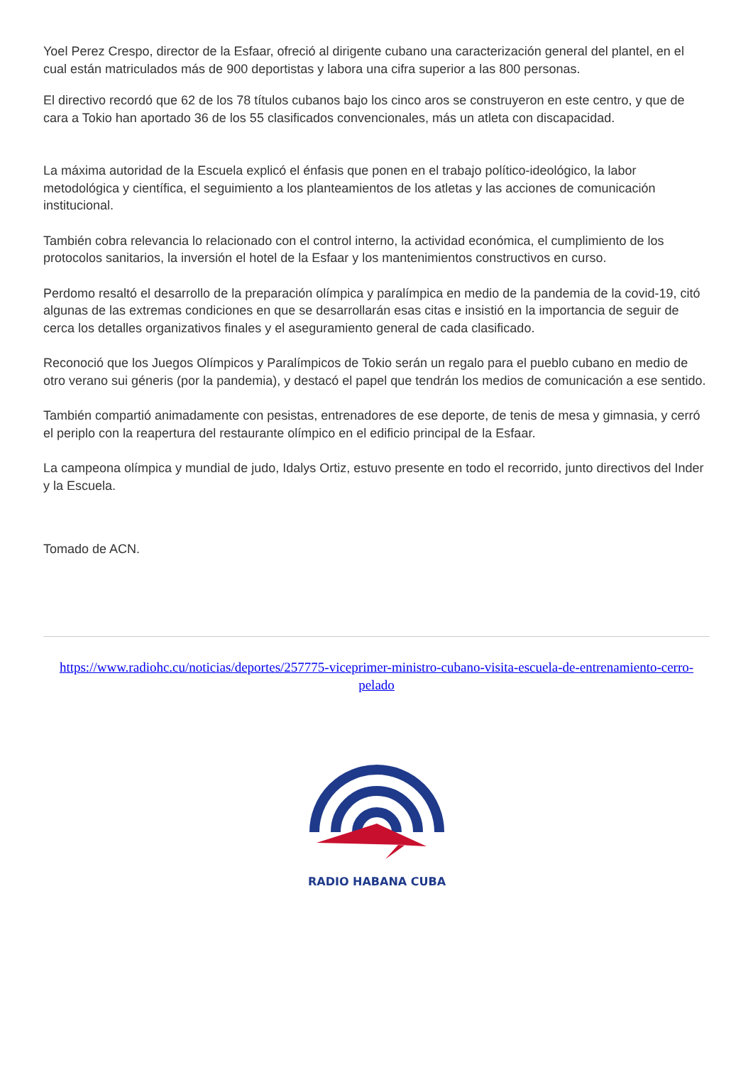Yoel Perez Crespo, director de la Esfaar, ofreció al dirigente cubano una caracterización general del plantel, en el cual están matriculados más de 900 deportistas y labora una cifra superior a las 800 personas.
El directivo recordó que 62 de los 78 títulos cubanos bajo los cinco aros se construyeron en este centro, y que de cara a Tokio han aportado 36 de los 55 clasificados convencionales, más un atleta con discapacidad.
La máxima autoridad de la Escuela explicó el énfasis que ponen en el trabajo político-ideológico, la labor metodológica y científica, el seguimiento a los planteamientos de los atletas y las acciones de comunicación institucional.
También cobra relevancia lo relacionado con el control interno, la actividad económica, el cumplimiento de los protocolos sanitarios, la inversión el hotel de la Esfaar y los mantenimientos constructivos en curso.
Perdomo resaltó el desarrollo de la preparación olímpica y paralímpica en medio de la pandemia de la covid-19, citó algunas de las extremas condiciones en que se desarrollarán esas citas e insistió en la importancia de seguir de cerca los detalles organizativos finales y el aseguramiento general de cada clasificado.
Reconoció que los Juegos Olímpicos y Paralímpicos de Tokio serán un regalo para el pueblo cubano en medio de otro verano sui géneris (por la pandemia), y destacó el papel que tendrán los medios de comunicación a ese sentido.
También compartió animadamente con pesistas, entrenadores de ese deporte, de tenis de mesa y gimnasia, y cerró el periplo con la reapertura del restaurante olímpico en el edificio principal de la Esfaar.
La campeona olímpica y mundial de judo, Idalys Ortiz, estuvo presente en todo el recorrido, junto directivos del Inder y la Escuela.
Tomado de ACN.
https://www.radiohc.cu/noticias/deportes/257775-viceprimer-ministro-cubano-visita-escuela-de-entrenamiento-cerro-pelado
RADIO HABANA CUBA